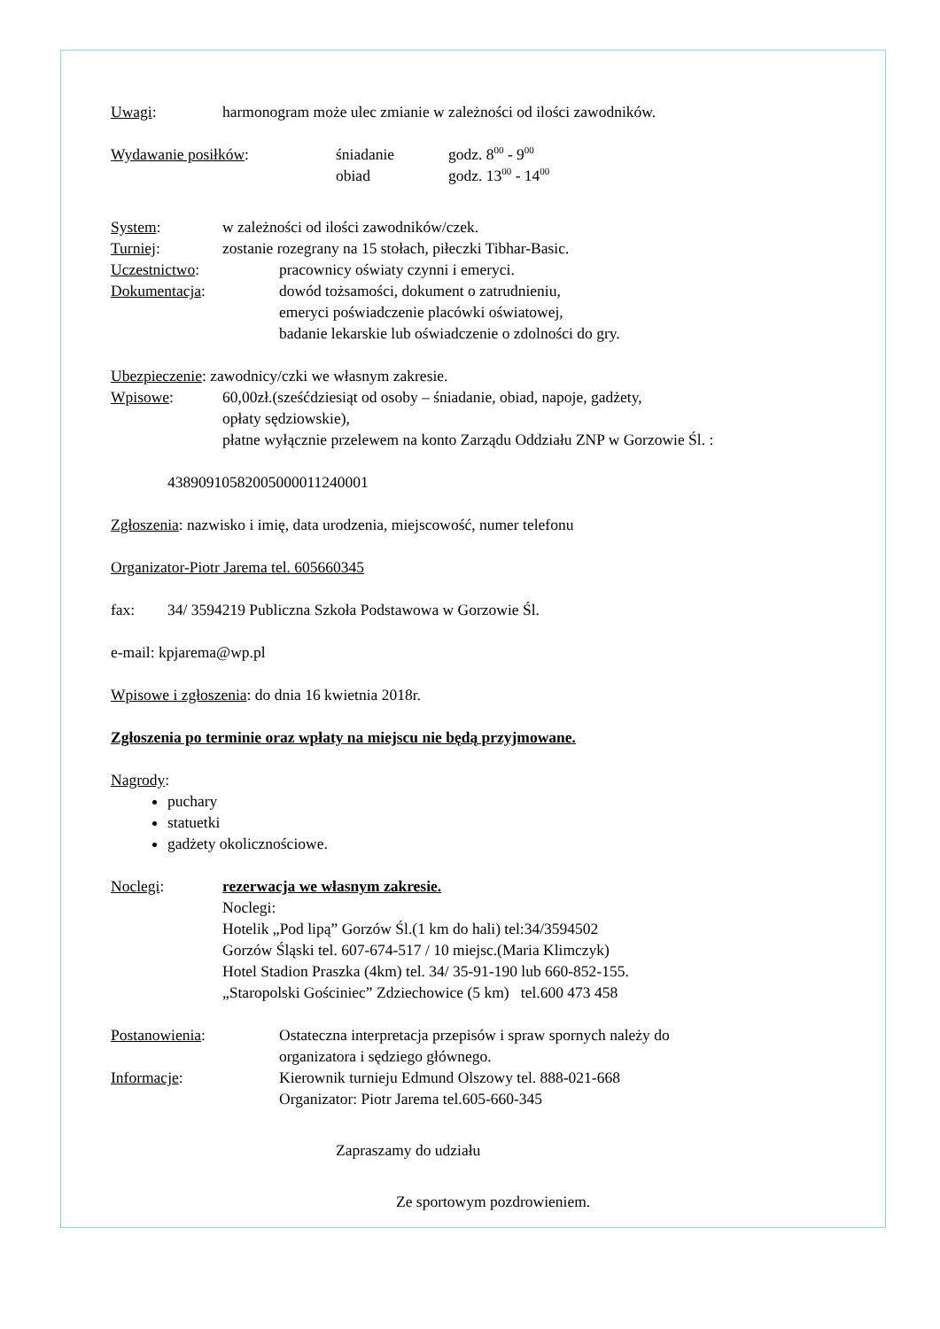Uwagi: harmonogram może ulec zmianie w zależności od ilości zawodników.
Wydawanie posiłków: śniadanie godz. 8<sup>00</sup> - 9<sup>00</sup>
obiad godz. 13<sup>00</sup> - 14<sup>00</sup>
System: w zależności od ilości zawodników/czek.
Turniej: zostanie rozegrany na 15 stołach, piłeczki Tibhar-Basic.
Uczestnictwo: pracownicy oświaty czynni i emeryci.
Dokumentacja: dowód tożsamości, dokument o zatrudnieniu,
emeryci poświadczenie placówki oświatowej,
badanie lekarskie lub oświadczenie o zdolności do gry.
Ubezpieczenie: zawodnicy/czki we własnym zakresie.
Wpisowe: 60,00zł.(sześćdziesiąt od osoby – śniadanie, obiad, napoje, gadżety,
opłaty sędziowskie),
płatne wyłącznie przelewem na konto Zarządu Oddziału ZNP w Gorzowie Śl. :
43890910582005000011240001
Zgłoszenia: nazwisko i imię, data urodzenia, miejscowość, numer telefonu
Organizator-Piotr Jarema tel. 605660345
fax: 34/ 3594219 Publiczna Szkoła Podstawowa w Gorzowie Śl.
e-mail: kpjarema@wp.pl
Wpisowe i zgłoszenia: do dnia 16 kwietnia 2018r.
Zgłoszenia po terminie oraz wpłaty na miejscu nie będą przyjmowane.
Nagrody:
puchary
statuetki
gadżety okolicznościowe.
Noclegi: rezerwacja we własnym zakresie.
Noclegi:
Hotelik „Pod lipą” Gorzów Śl.(1 km do hali) tel:34/3594502
Gorzów Śląski tel. 607-674-517 / 10 miejsc.(Maria Klimczyk)
Hotel Stadion Praszka (4km) tel. 34/ 35-91-190 lub 660-852-155.
„Staropolski Gościniec” Zdziechowice (5 km) tel.600 473 458
Postanowienia: Ostateczna interpretacja przepisów i spraw spornych należy do
organizatora i sędziego głównego.
Informacje: Kierownik turnieju Edmund Olszowy tel. 888-021-668
Organizator: Piotr Jarema tel.605-660-345
Zapraszamy do udziału
Ze sportowym pozdrowieniem.